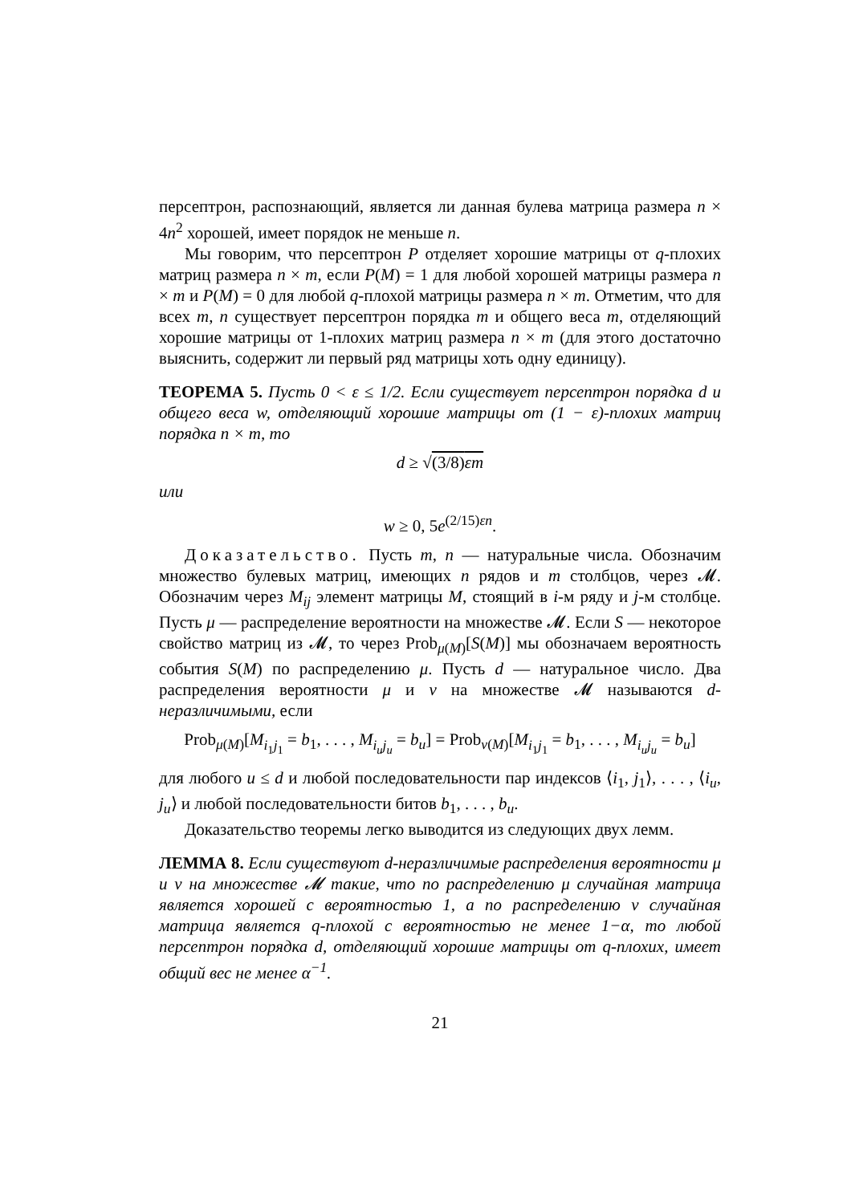персептрон, распознающий, является ли данная булева матрица размера n × 4n<sup>2</sup> хорошей, имеет порядок не меньше n.
Мы говорим, что персептрон P отделяет хорошие матрицы от q-плохих матриц размера n × m, если P(M) = 1 для любой хорошей матрицы размера n × m и P(M) = 0 для любой q-плохой матрицы размера n × m. Отметим, что для всех m, n существует персептрон порядка m и общего веса m, отделяющий хорошие матрицы от 1-плохих матриц размера n × m (для этого достаточно выяснить, содержит ли первый ряд матрицы хоть одну единицу).
ТЕОРЕМА 5. Пусть 0 < ε ≤ 1/2. Если существует персептрон порядка d и общего веса w, отделяющий хорошие матрицы от (1 − ε)-плохих матриц порядка n × m, то
d ≥ √(3/8)εm
или
w ≥ 0, 5e<sup>(2/15)εn</sup>.
Доказательство. Пусть m, n — натуральные числа. Обозначим множество булевых матриц, имеющих n рядов и m столбцов, через 𝓜. Обозначим через M<sub>ij</sub> элемент матрицы M, стоящий в i-м ряду и j-м столбце. Пусть μ — распределение вероятности на множестве 𝓜. Если S — некоторое свойство матриц из 𝓜, то через Prob<sub>μ(M)</sub>[S(M)] мы обозначаем вероятность события S(M) по распределению μ. Пусть d — натуральное число. Два распределения вероятности μ и ν на множестве 𝓜 называются d-неразличимыми, если
Prob<sub>μ(M)</sub>[M<sub>i<sub>1</sub>j<sub>1</sub></sub> = b<sub>1</sub>, . . . , M<sub>i<sub>u</sub>j<sub>u</sub></sub> = b<sub>u</sub>] = Prob<sub>ν(M)</sub>[M<sub>i<sub>1</sub>j<sub>1</sub></sub> = b<sub>1</sub>, . . . , M<sub>i<sub>u</sub>j<sub>u</sub></sub> = b<sub>u</sub>]
для любого u ≤ d и любой последовательности пар индексов ⟨i<sub>1</sub>, j<sub>1</sub>⟩, . . . , ⟨i<sub>u</sub>, j<sub>u</sub>⟩ и любой последовательности битов b<sub>1</sub>, . . . , b<sub>u</sub>.
Доказательство теоремы легко выводится из следующих двух лемм.
ЛЕММА 8. Если существуют d-неразличимые распределения вероятности μ и ν на множестве 𝓜 такие, что по распределению μ случайная матрица является хорошей с вероятностью 1, а по распределению ν случайная матрица является q-плохой с вероятностью не менее 1−α, то любой персептрон порядка d, отделяющий хорошие матрицы от q-плохих, имеет общий вес не менее α<sup>−1</sup>.
21